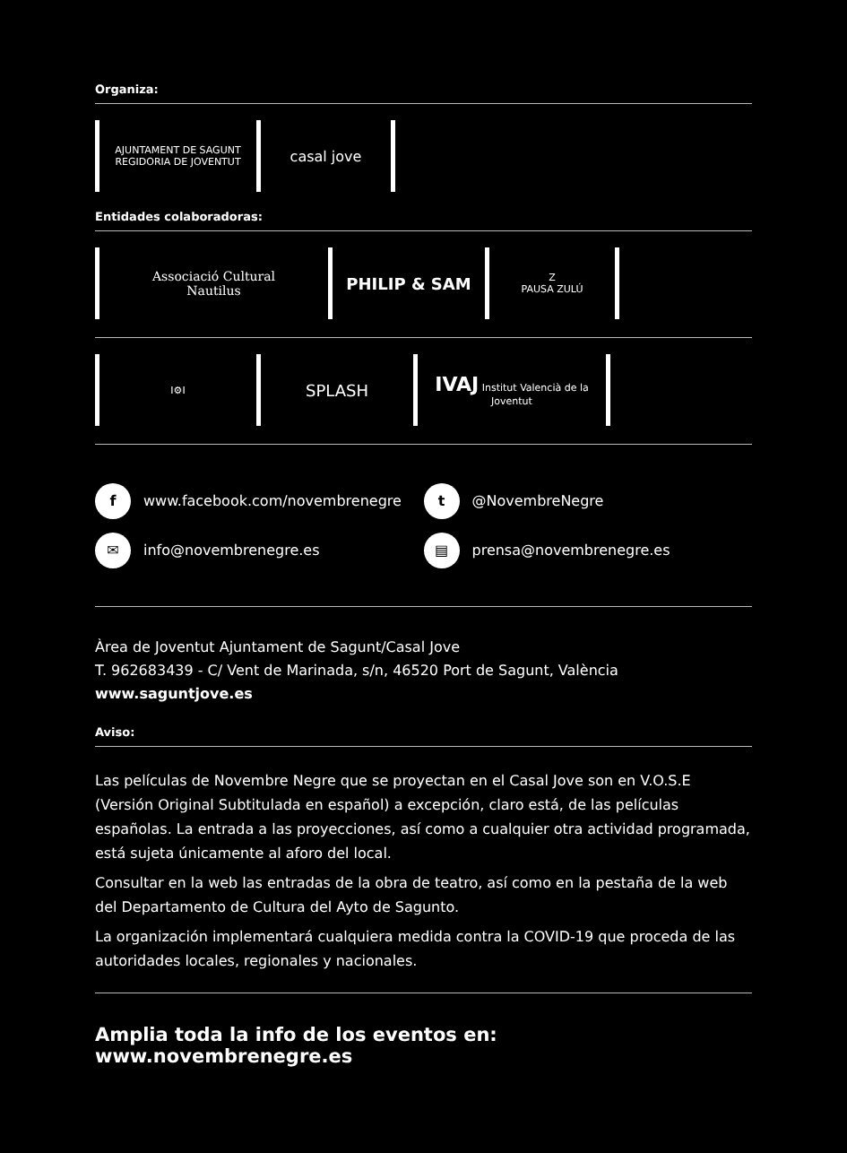Organiza:
AJUNTAMENT DE SAGUNT
REGIDORIA DE JOVENTUT
casal jove
Entidades colaboradoras:
Associació Cultural
Nautilus
PHILIP & SAM
Z
PAUSA ZULÚ
I⚙I
SPLASH
IVAJ Institut Valencià de la Joventut
f www.facebook.com/novembrenegre
t @NovembreNegre
✉ info@novembrenegre.es
▤ prensa@novembrenegre.es
Àrea de Joventut Ajuntament de Sagunt/Casal Jove
T. 962683439 - C/ Vent de Marinada, s/n, 46520 Port de Sagunt, València
www.saguntjove.es
Aviso:
Las películas de Novembre Negre que se proyectan en el Casal Jove son en V.O.S.E (Versión Original Subtitulada en español) a excepción, claro está, de las películas españolas. La entrada a las proyecciones, así como a cualquier otra actividad programada, está sujeta únicamente al aforo del local.
Consultar en la web las entradas de la obra de teatro, así como en la pestaña de la web del Departamento de Cultura del Ayto de Sagunto.
La organización implementará cualquiera medida contra la COVID-19 que proceda de las autoridades locales, regionales y nacionales.
Amplia toda la info de los eventos en: www.novembrenegre.es